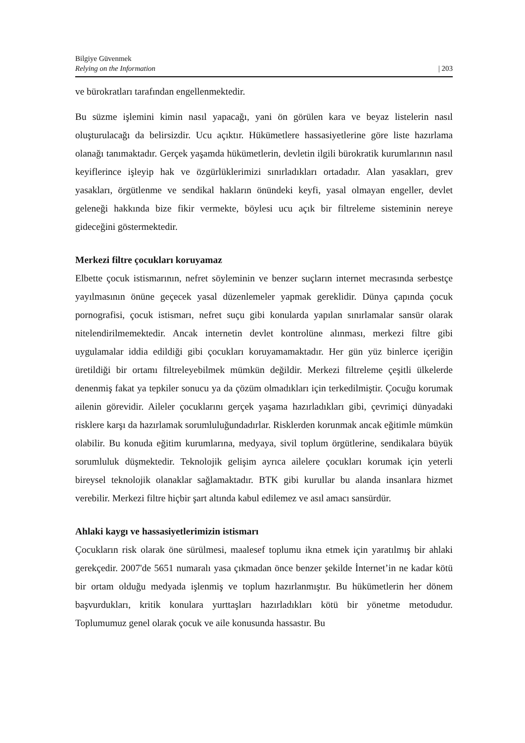Bilgiye Güvenmek
Relying on the Information | 203
ve bürokratları tarafından engellenmektedir.
Bu süzme işlemini kimin nasıl yapacağı, yani ön görülen kara ve beyaz listelerin nasıl oluşturulacağı da belirsizdir. Ucu açıktır. Hükümetlere hassasiyetlerine göre liste hazırlama olanağı tanımaktadır. Gerçek yaşamda hükümetlerin, devletin ilgili bürokratik kurumlarının nasıl keyiflerince işleyip hak ve özgürlüklerimizi sınırladıkları ortadadır. Alan yasakları, grev yasakları, örgütlenme ve sendikal hakların önündeki keyfi, yasal olmayan engeller, devlet geleneği hakkında bize fikir vermekte, böylesi ucu açık bir filtreleme sisteminin nereye gideceğini göstermektedir.
Merkezi filtre çocukları koruyamaz
Elbette çocuk istismarının, nefret söyleminin ve benzer suçların internet mecrasında serbestçe yayılmasının önüne geçecek yasal düzenlemeler yapmak gereklidir. Dünya çapında çocuk pornografisi, çocuk istismarı, nefret suçu gibi konularda yapılan sınırlamalar sansür olarak nitelendirilmemektedir. Ancak internetin devlet kontrolüne alınması, merkezi filtre gibi uygulamalar iddia edildiği gibi çocukları koruyamamaktadır. Her gün yüz binlerce içeriğin üretildiği bir ortamı filtreleyebilmek mümkün değildir. Merkezi filtreleme çeşitli ülkelerde denenmiş fakat ya tepkiler sonucu ya da çözüm olmadıkları için terkedilmiştir. Çocuğu korumak ailenin görevidir. Aileler çocuklarını gerçek yaşama hazırladıkları gibi, çevrimiçi dünyadaki risklere karşı da hazırlamak sorumluluğundadırlar. Risklerden korunmak ancak eğitimle mümkün olabilir. Bu konuda eğitim kurumlarına, medyaya, sivil toplum örgütlerine, sendikalara büyük sorumluluk düşmektedir. Teknolojik gelişim ayrıca ailelere çocukları korumak için yeterli bireysel teknolojik olanaklar sağlamaktadır. BTK gibi kurullar bu alanda insanlara hizmet verebilir. Merkezi filtre hiçbir şart altında kabul edilemez ve asıl amacı sansürdür.
Ahlaki kaygı ve hassasiyetlerimizin istismarı
Çocukların risk olarak öne sürülmesi, maalesef toplumu ikna etmek için yaratılmış bir ahlaki gerekçedir. 2007'de 5651 numaralı yasa çıkmadan önce benzer şekilde İnternet’in ne kadar kötü bir ortam olduğu medyada işlenmiş ve toplum hazırlanmıştır. Bu hükümetlerin her dönem başvurdukları, kritik konulara yurttaşları hazırladıkları kötü bir yönetme metodudur. Toplumumuz genel olarak çocuk ve aile konusunda hassastır. Bu